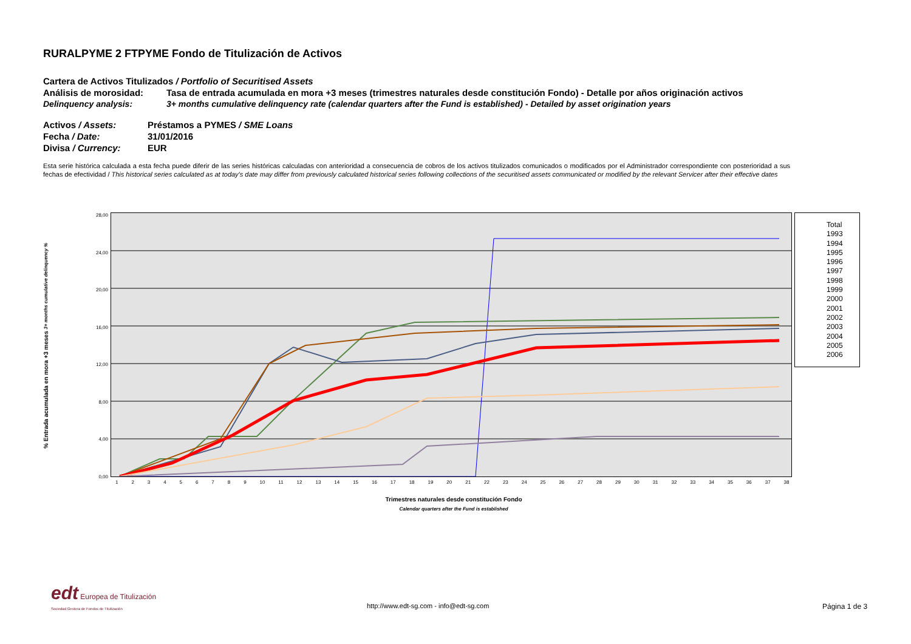RURALPYME 2 FTPYME Fondo de Titulización de Activos
Cartera de Activos Titulizados / Portfolio of Securitised Assets
Análisis de morosidad: Tasa de entrada acumulada en mora +3 meses (trimestres naturales desde constitución Fondo) - Detalle por años originación activos
Delinquency analysis: 3+ months cumulative delinquency rate (calendar quarters after the Fund is established) - Detailed by asset origination years
Activos / Assets: Préstamos a PYMES / SME Loans
Fecha / Date: 31/01/2016
Divisa / Currency: EUR
Esta serie histórica calculada a esta fecha puede diferir de las series históricas calculadas con anterioridad a consecuencia de cobros de los activos titulizados comunicados o modificados por el Administrador correspondiente con posterioridad a sus fechas de efectividad / This historical series calculated as at today's date may differ from previously calculated historical series following collections of the securitised assets communicated or modified by the relevant Servicer after their effective dates
% Entrada acumulada en mora +3 meses 3+ months cumulative delinquency %
28,00
24,00
20,00
16,00
12,00
8,00
4,00
0,00
123456789 10 11 12 13 14 15 16 17 18 19 20 21 22 23 24 25 26 27 28 29 30 31 32 33 34 35 36 37 38
Trimestres naturales desde constitución Fondo
Calendar quarters after the Fund is established
Total
1993
1994
1995
1996
1997
1998
1999
2000
2001
2002
2003
2004
2005
2006
edt Europea de Titulización
Sociedad Gestora de Fondos de Titulización
http://www.edt-sg.com - info@edt-sg.com
Página 1 de 3